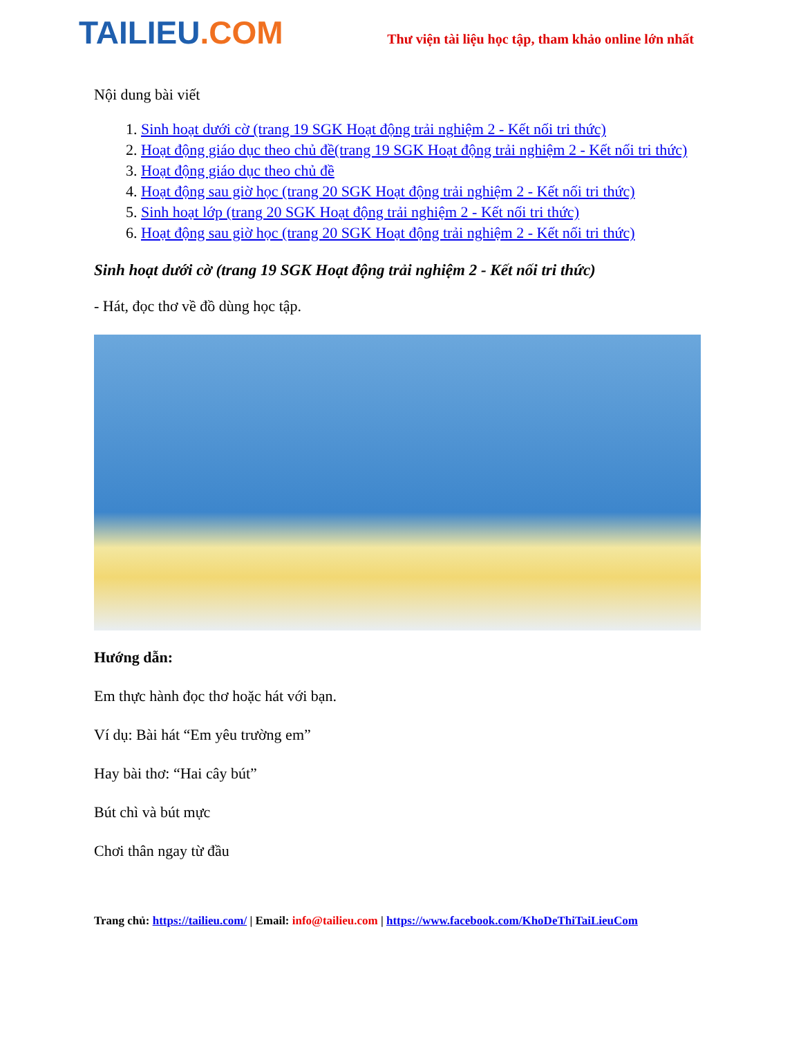TAILIEU.COM
Thư viện tài liệu học tập, tham khảo online lớn nhất
Nội dung bài viết
1. Sinh hoạt dưới cờ (trang 19 SGK Hoạt động trải nghiệm 2 - Kết nối tri thức)
2. Hoạt động giáo dục theo chủ đề(trang 19 SGK Hoạt động trải nghiệm 2 - Kết nối tri thức)
3. Hoạt động giáo dục theo chủ đề
4. Hoạt động sau giờ học (trang 20 SGK Hoạt động trải nghiệm 2 - Kết nối tri thức)
5. Sinh hoạt lớp (trang 20 SGK Hoạt động trải nghiệm 2 - Kết nối tri thức)
6. Hoạt động sau giờ học (trang 20 SGK Hoạt động trải nghiệm 2 - Kết nối tri thức)
Sinh hoạt dưới cờ (trang 19 SGK Hoạt động trải nghiệm 2 - Kết nối tri thức)
- Hát, đọc thơ về đồ dùng học tập.
Hướng dẫn:
Em thực hành đọc thơ hoặc hát với bạn.
Ví dụ: Bài hát “Em yêu trường em”
Hay bài thơ: “Hai cây bút”
Bút chì và bút mực
Chơi thân ngay từ đầu
Trang chủ: https://tailieu.com/ | Email: info@tailieu.com | https://www.facebook.com/KhoDeThiTaiLieuCom